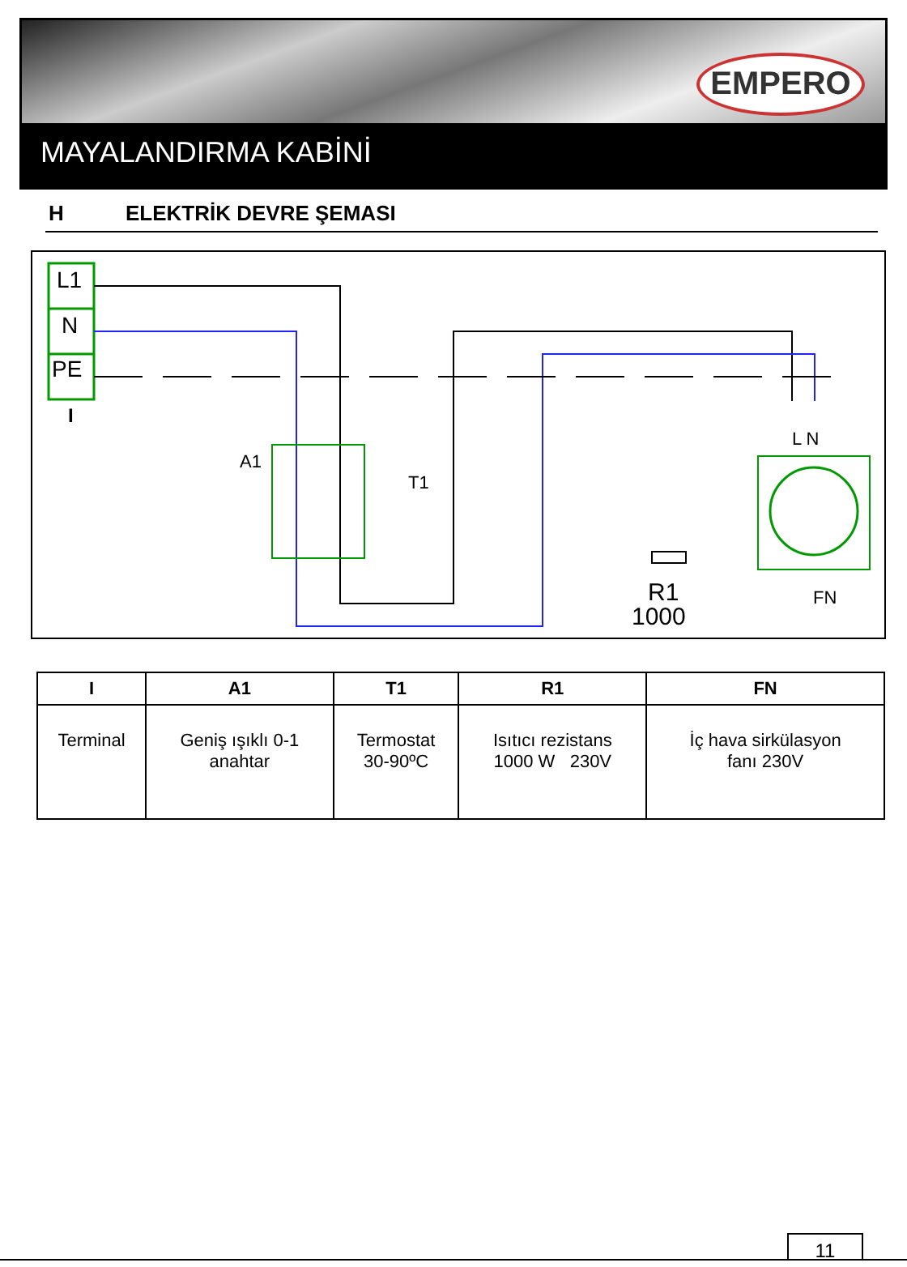EMPERO
MAYALANDIRMA KABİNİ
H ELEKTRİK DEVRE ŞEMASI
L1
N
PE
I
A1
T1
R1
1000
L N
FN
| I | A1 | T1 | R1 | FN |
| --- | --- | --- | --- | --- |
| Terminal | Geniş ışıklı 0-1 anahtar | Termostat 30-90ºC | Isıtıcı rezistans 1000 W 230V | İç hava sirkülasyon fanı 230V |
11